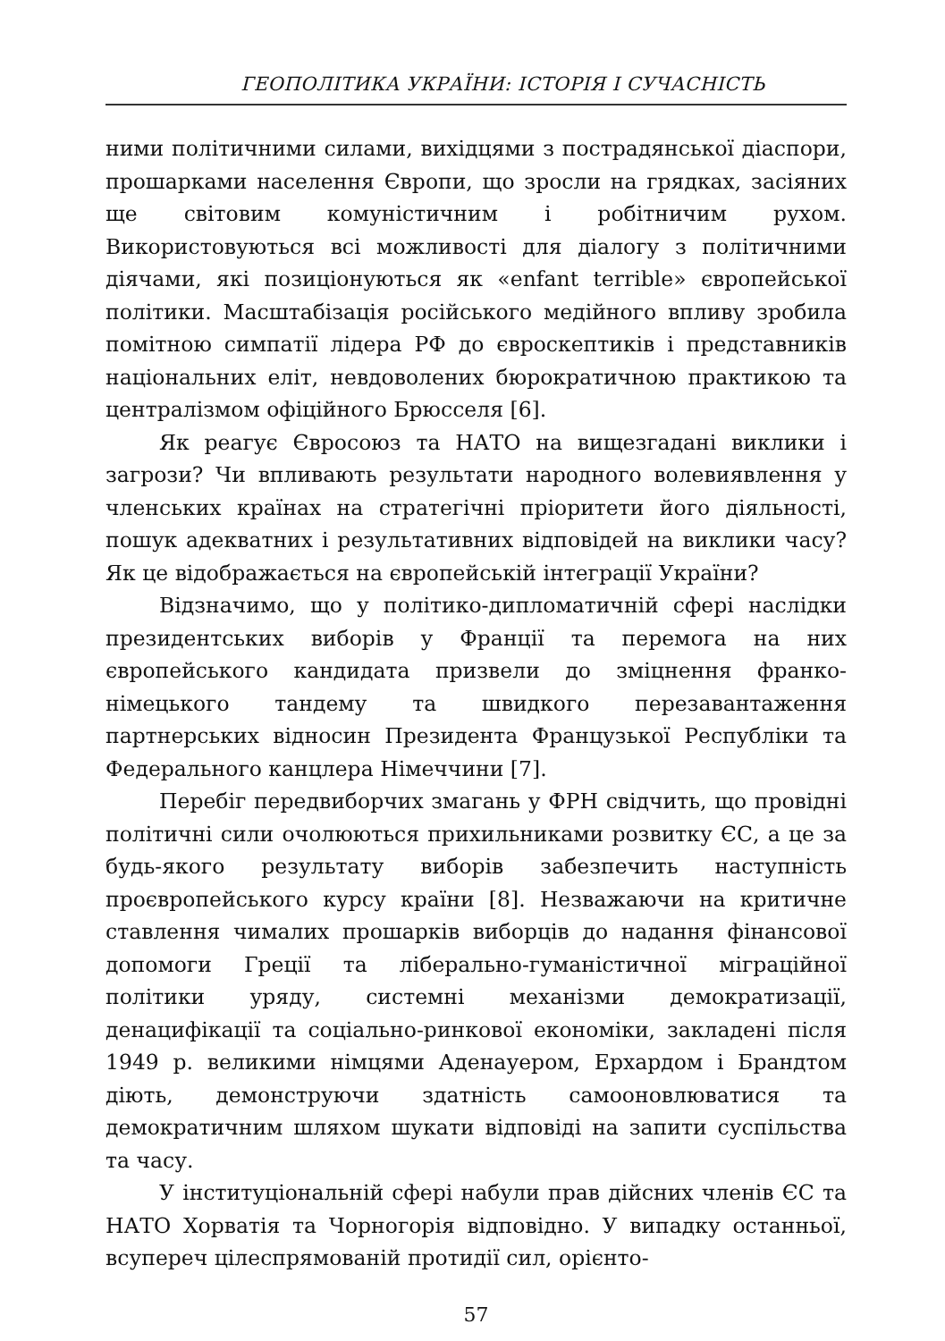ГЕОПОЛІТИКА УКРАЇНИ: ІСТОРІЯ І СУЧАСНІСТЬ
ними політичними силами, вихідцями з пострадянської діаспори, прошарками населення Європи, що зросли на грядках, засіяних ще світовим комуністичним і робітничим рухом. Використовуються всі можливості для діалогу з політичними діячами, які позиціонуються як «enfant terrible» європейської політики. Масштабізація російського медійного впливу зробила помітною симпатії лідера РФ до євроскептиків і представників національних еліт, невдоволених бюрократичною практикою та централізмом офіційного Брюсселя [6].
Як реагує Євросоюз та НАТО на вищезгадані виклики і загрози? Чи впливають результати народного волевиявлення у членських країнах на стратегічні пріоритети його діяльності, пошук адекватних і результативних відповідей на виклики часу? Як це відображається на європейській інтеграції України?
Відзначимо, що у політико-дипломатичній сфері наслідки президентських виборів у Франції та перемога на них європейського кандидата призвели до зміцнення франко-німецького тандему та швидкого перезавантаження партнерських відносин Президента Французької Республіки та Федерального канцлера Німеччини [7].
Перебіг передвиборчих змагань у ФРН свідчить, що провідні політичні сили очолюються прихильниками розвитку ЄС, а це за будь-якого результату виборів забезпечить наступність проєвропейського курсу країни [8]. Незважаючи на критичне ставлення чималих прошарків виборців до надання фінансової допомоги Греції та ліберально-гуманістичної міграційної політики уряду, системні механізми демократизації, денацифікації та соціально-ринкової економіки, закладені після 1949 р. великими німцями Аденауером, Ерхардом і Брандтом діють, демонструючи здатність самооновлюватися та демократичним шляхом шукати відповіді на запити суспільства та часу.
У інституціональній сфері набули прав дійсних членів ЄС та НАТО Хорватія та Чорногорія відповідно. У випадку останньої, всупереч цілеспрямованій протидії сил, орієнто-
57